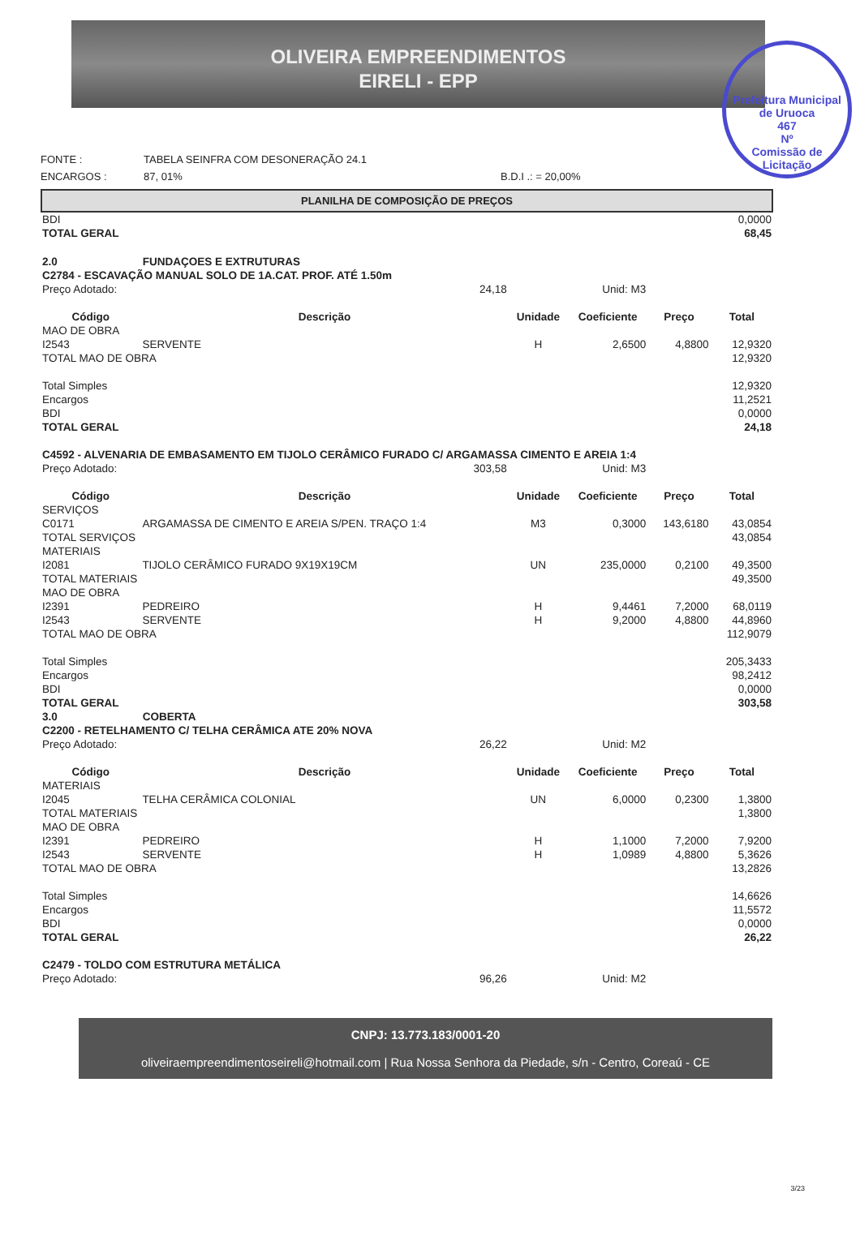OLIVEIRA EMPREENDIMENTOS
EIRELI - EPP
Prefeitura Municipal de Uruoca
467
Nº
Comissão de Licitação
FONTE : TABELA SEINFRA COM DESONERAÇÃO 24.1
ENCARGOS : 87, 01% B.D.I .: = 20,00%
PLANILHA DE COMPOSIÇÃO DE PREÇOS
| BDI | 0,0000 |
| TOTAL GERAL | 68,45 |
| 2.0 FUNDAÇOES E EXTRUTURAS | | | | | |
| C2784 - ESCAVAÇÃO MANUAL SOLO DE 1A.CAT. PROF. ATÉ 1.50m | | | | | |
| Preço Adotado: | 24,18 | Unid: M3 | | | |
| Código | Descrição | Unidade | Coeficiente | Preço | Total |
| MAO DE OBRA | | | | | |
| I2543 | SERVENTE | H | 2,6500 | 4,8800 | 12,9320 |
| TOTAL MAO DE OBRA | | | | | 12,9320 |
| Total Simples | | | | | 12,9320 |
| Encargos | | | | | 11,2521 |
| BDI | | | | | 0,0000 |
| TOTAL GERAL | | | | | 24,18 |
| C4592 - ALVENARIA DE EMBASAMENTO EM TIJOLO CERÂMICO FURADO C/ ARGAMASSA CIMENTO E AREIA 1:4 | | | | | |
| Preço Adotado: | 303,58 | Unid: M3 | | | |
| Código | Descrição | Unidade | Coeficiente | Preço | Total |
| SERVIÇOS | | | | | |
| C0171 | ARGAMASSA DE CIMENTO E AREIA S/PEN. TRAÇO 1:4 | M3 | 0,3000 | 143,6180 | 43,0854 |
| TOTAL SERVIÇOS | | | | | 43,0854 |
| MATERIAIS | | | | | |
| I2081 | TIJOLO CERÂMICO FURADO 9X19X19CM | UN | 235,0000 | 0,2100 | 49,3500 |
| TOTAL MATERIAIS | | | | | 49,3500 |
| MAO DE OBRA | | | | | |
| I2391 | PEDREIRO | H | 9,4461 | 7,2000 | 68,0119 |
| I2543 | SERVENTE | H | 9,2000 | 4,8800 | 44,8960 |
| TOTAL MAO DE OBRA | | | | | 112,9079 |
| Total Simples | | | | | 205,3433 |
| Encargos | | | | | 98,2412 |
| BDI | | | | | 0,0000 |
| TOTAL GERAL | | | | | 303,58 |
| 3.0 COBERTA | | | | | |
| C2200 - RETELHAMENTO C/ TELHA CERÂMICA ATE 20% NOVA | | | | | |
| Preço Adotado: | 26,22 | Unid: M2 | | | |
| Código | Descrição | Unidade | Coeficiente | Preço | Total |
| MATERIAIS | | | | | |
| I2045 | TELHA CERÂMICA COLONIAL | UN | 6,0000 | 0,2300 | 1,3800 |
| TOTAL MATERIAIS | | | | | 1,3800 |
| MAO DE OBRA | | | | | |
| I2391 | PEDREIRO | H | 1,1000 | 7,2000 | 7,9200 |
| I2543 | SERVENTE | H | 1,0989 | 4,8800 | 5,3626 |
| TOTAL MAO DE OBRA | | | | | 13,2826 |
| Total Simples | | | | | 14,6626 |
| Encargos | | | | | 11,5572 |
| BDI | | | | | 0,0000 |
| TOTAL GERAL | | | | | 26,22 |
| C2479 - TOLDO COM ESTRUTURA METÁLICA | | | | | |
| Preço Adotado: | 96,26 | Unid: M2 | | | |
CNPJ: 13.773.183/0001-20
oliveiraempreendimentoseireli@hotmail.com | Rua Nossa Senhora da Piedade, s/n - Centro, Coreaú - CE
3/23